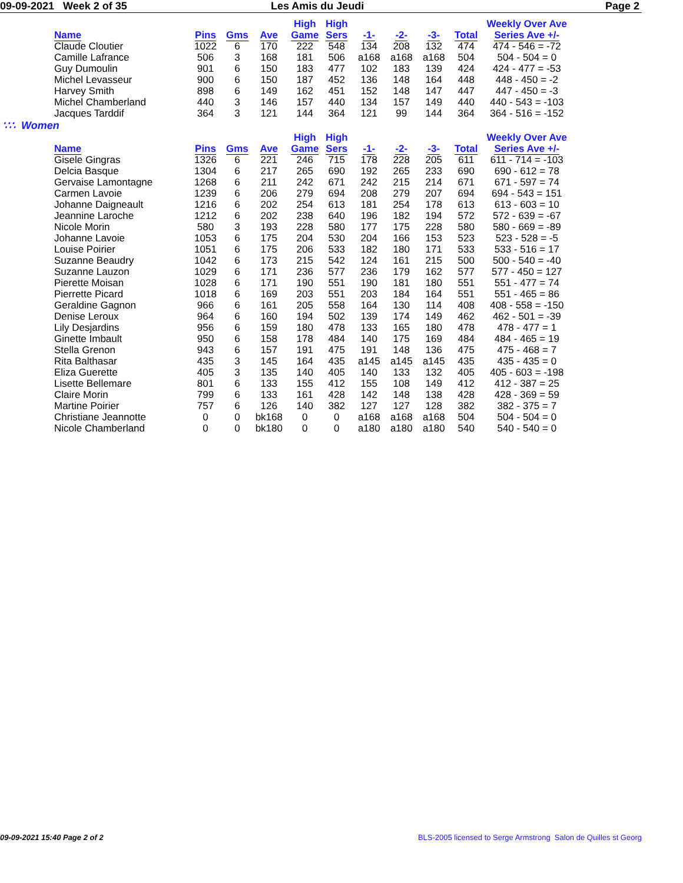09-09-2021 Week 2 of 35 Les Amis du Jeudi Page 2
| | | | | High | High | | | | | Weekly Over Ave |
| --- | --- | --- | --- | --- | --- | --- | --- | --- | --- | --- |
| Name | Pins | Gms | Ave | Game | Sers | -1- | -2- | -3- | Total | Series Ave +/- |
| Claude Cloutier | 1022 | 6 | 170 | 222 | 548 | 134 | 208 | 132 | 474 | 474 - 546 = -72 |
| Camille Lafrance | 506 | 3 | 168 | 181 | 506 | a168 | a168 | a168 | 504 | 504 - 504 = 0 |
| Guy Dumoulin | 901 | 6 | 150 | 183 | 477 | 102 | 183 | 139 | 424 | 424 - 477 = -53 |
| Michel Levasseur | 900 | 6 | 150 | 187 | 452 | 136 | 148 | 164 | 448 | 448 - 450 = -2 |
| Harvey Smith | 898 | 6 | 149 | 162 | 451 | 152 | 148 | 147 | 447 | 447 - 450 = -3 |
| Michel Chamberland | 440 | 3 | 146 | 157 | 440 | 134 | 157 | 149 | 440 | 440 - 543 = -103 |
| Jacques Tarddif | 364 | 3 | 121 | 144 | 364 | 121 | 99 | 144 | 364 | 364 - 516 = -152 |
∵∴ Women
| | | | | High | High | | | | | Weekly Over Ave |
| --- | --- | --- | --- | --- | --- | --- | --- | --- | --- | --- |
| Name | Pins | Gms | Ave | Game | Sers | -1- | -2- | -3- | Total | Series Ave +/- |
| Gisele Gingras | 1326 | 6 | 221 | 246 | 715 | 178 | 228 | 205 | 611 | 611 - 714 = -103 |
| Delcia Basque | 1304 | 6 | 217 | 265 | 690 | 192 | 265 | 233 | 690 | 690 - 612 = 78 |
| Gervaise Lamontagne | 1268 | 6 | 211 | 242 | 671 | 242 | 215 | 214 | 671 | 671 - 597 = 74 |
| Carmen Lavoie | 1239 | 6 | 206 | 279 | 694 | 208 | 279 | 207 | 694 | 694 - 543 = 151 |
| Johanne Daigneault | 1216 | 6 | 202 | 254 | 613 | 181 | 254 | 178 | 613 | 613 - 603 = 10 |
| Jeannine Laroche | 1212 | 6 | 202 | 238 | 640 | 196 | 182 | 194 | 572 | 572 - 639 = -67 |
| Nicole Morin | 580 | 3 | 193 | 228 | 580 | 177 | 175 | 228 | 580 | 580 - 669 = -89 |
| Johanne Lavoie | 1053 | 6 | 175 | 204 | 530 | 204 | 166 | 153 | 523 | 523 - 528 = -5 |
| Louise Poirier | 1051 | 6 | 175 | 206 | 533 | 182 | 180 | 171 | 533 | 533 - 516 = 17 |
| Suzanne Beaudry | 1042 | 6 | 173 | 215 | 542 | 124 | 161 | 215 | 500 | 500 - 540 = -40 |
| Suzanne Lauzon | 1029 | 6 | 171 | 236 | 577 | 236 | 179 | 162 | 577 | 577 - 450 = 127 |
| Pierette Moisan | 1028 | 6 | 171 | 190 | 551 | 190 | 181 | 180 | 551 | 551 - 477 = 74 |
| Pierrette Picard | 1018 | 6 | 169 | 203 | 551 | 203 | 184 | 164 | 551 | 551 - 465 = 86 |
| Geraldine Gagnon | 966 | 6 | 161 | 205 | 558 | 164 | 130 | 114 | 408 | 408 - 558 = -150 |
| Denise Leroux | 964 | 6 | 160 | 194 | 502 | 139 | 174 | 149 | 462 | 462 - 501 = -39 |
| Lily Desjardins | 956 | 6 | 159 | 180 | 478 | 133 | 165 | 180 | 478 | 478 - 477 = 1 |
| Ginette Imbault | 950 | 6 | 158 | 178 | 484 | 140 | 175 | 169 | 484 | 484 - 465 = 19 |
| Stella Grenon | 943 | 6 | 157 | 191 | 475 | 191 | 148 | 136 | 475 | 475 - 468 = 7 |
| Rita Balthasar | 435 | 3 | 145 | 164 | 435 | a145 | a145 | a145 | 435 | 435 - 435 = 0 |
| Eliza Guerette | 405 | 3 | 135 | 140 | 405 | 140 | 133 | 132 | 405 | 405 - 603 = -198 |
| Lisette Bellemare | 801 | 6 | 133 | 155 | 412 | 155 | 108 | 149 | 412 | 412 - 387 = 25 |
| Claire Morin | 799 | 6 | 133 | 161 | 428 | 142 | 148 | 138 | 428 | 428 - 369 = 59 |
| Martine Poirier | 757 | 6 | 126 | 140 | 382 | 127 | 127 | 128 | 382 | 382 - 375 = 7 |
| Christiane Jeannotte | 0 | 0 | bk168 | 0 | 0 | a168 | a168 | a168 | 504 | 504 - 504 = 0 |
| Nicole Chamberland | 0 | 0 | bk180 | 0 | 0 | a180 | a180 | a180 | 540 | 540 - 540 = 0 |
09-09-2021 15:40 Page 2 of 2 BLS-2005 licensed to Serge Armstrong Salon de Quilles st Georg